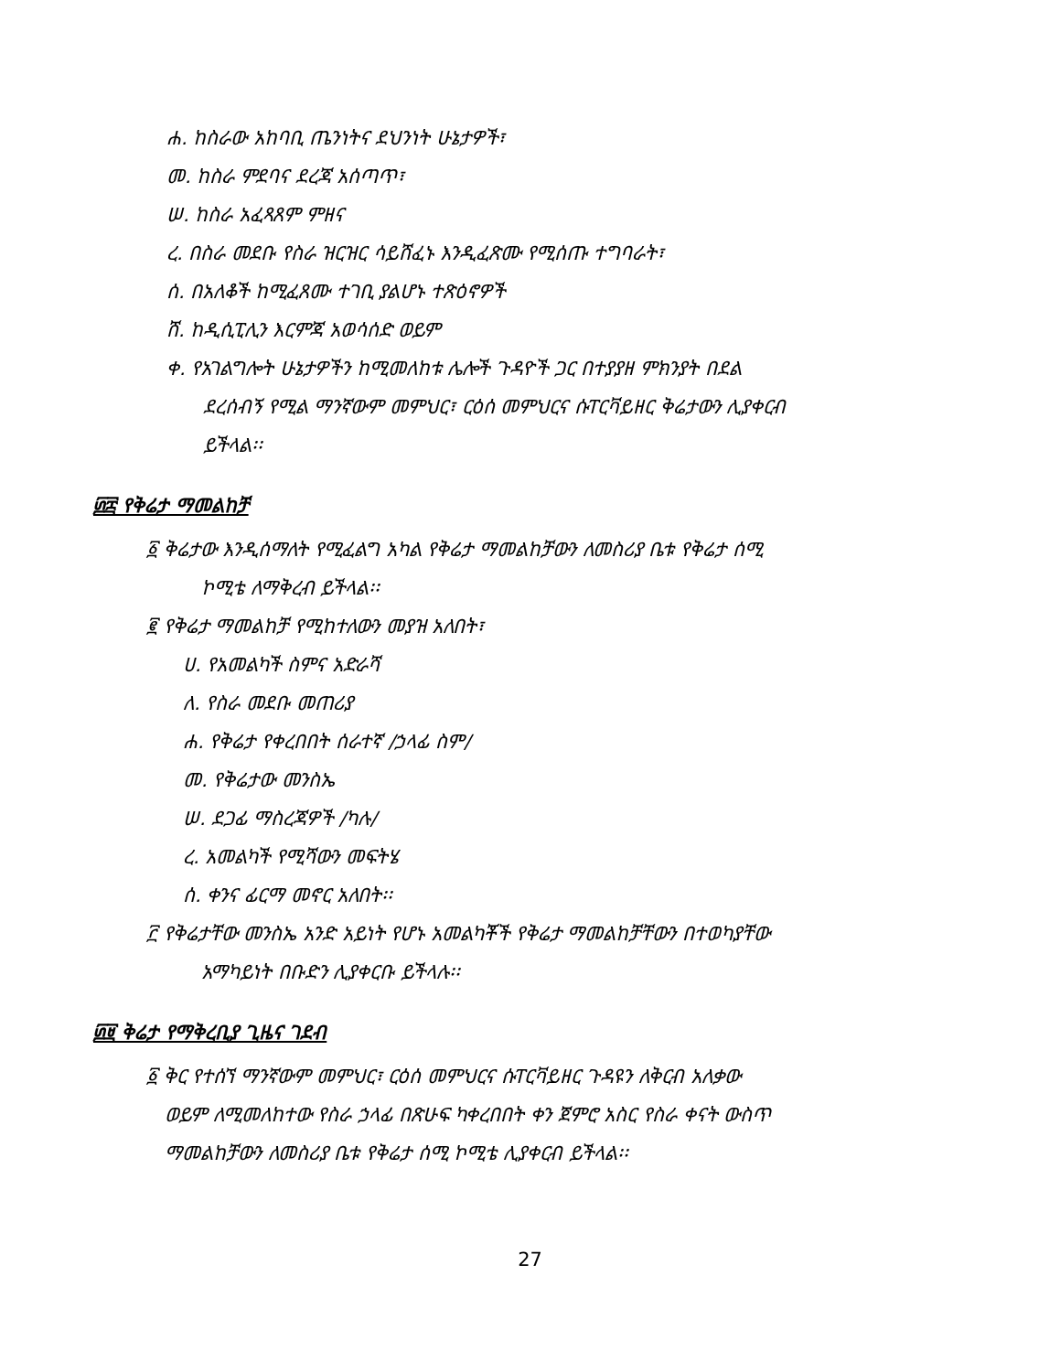ሐ. ከስራው አከባቢ ጤንነትና ደህንነት ሁኔታዎች፣
መ. ከስራ ምደባና ደረጃ አሰጣጥ፣
ሠ. ከስራ አፈጻጸም ምዘና
ረ. በስራ መደቡ የስራ ዝርዝር ሳይሸፈኑ እንዲፈጽሙ የሚሰጡ ተግባራት፣
ሰ. በአለቆች ከሚፈጸሙ ተገቢ ያልሆኑ ተጽዕኖዎች
ሸ. ከዲሲፒሊን እርምጃ አወሳሰድ ወይም
ቀ. የአገልግሎት ሁኔታዎችን ከሚመለከቱ ሌሎች ጉዳዮች ጋር በተያያዘ ምክንያት በደል
ደረሰብኝ የሚል ማንኛውም መምህር፣ ርዕሰ መምህርና ሱፐርቫይዘር ቅሬታውን ሊያቀርብ
ይችላል፡፡
፴፰ የቅሬታ ማመልከቻ
፩ ቅሬታው እንዲሰማለት የሚፈልግ አካል የቅሬታ ማመልከቻውን ለመስሪያ ቤቱ የቅሬታ ሰሚ
ኮሚቴ ለማቅረብ ይችላል፡፡
፪ የቅሬታ ማመልከቻ የሚከተለውን መያዝ አለበት፣
ሀ. የአመልካች ስምና አድራሻ
ለ. የስራ መደቡ መጠሪያ
ሐ. የቅሬታ የቀረበበት ሰራተኛ /ኃላፊ ስም/
መ. የቅሬታው መንስኤ
ሠ. ደጋፊ ማስረጃዎች /ካሉ/
ረ. አመልካች የሚሻውን መፍትሄ
ሰ. ቀንና ፊርማ መኖር አለበት፡፡
፫ የቅሬታቸው መንስኤ አንድ አይነት የሆኑ አመልካቾች የቅሬታ ማመልከቻቸውን በተወካያቸው
አማካይነት በቡድን ሊያቀርቡ ይችላሉ፡፡
፴፱ ቅሬታ የማቅረቢያ ጊዜና ገደብ
፩ ቅር የተሰኘ ማንኛውም መምህር፣ ርዕሰ መምህርና ሱፐርቫይዘር ጉዳዩን ለቅርብ አለቃው
ወይም ለሚመለከተው የስራ ኃላፊ በጽሁፍ ካቀረበበት ቀን ጀምሮ አስር የስራ ቀናት ውስጥ
ማመልከቻውን ለመስሪያ ቤቱ የቅሬታ ሰሚ ኮሚቴ ሊያቀርብ ይችላል፡፡
27